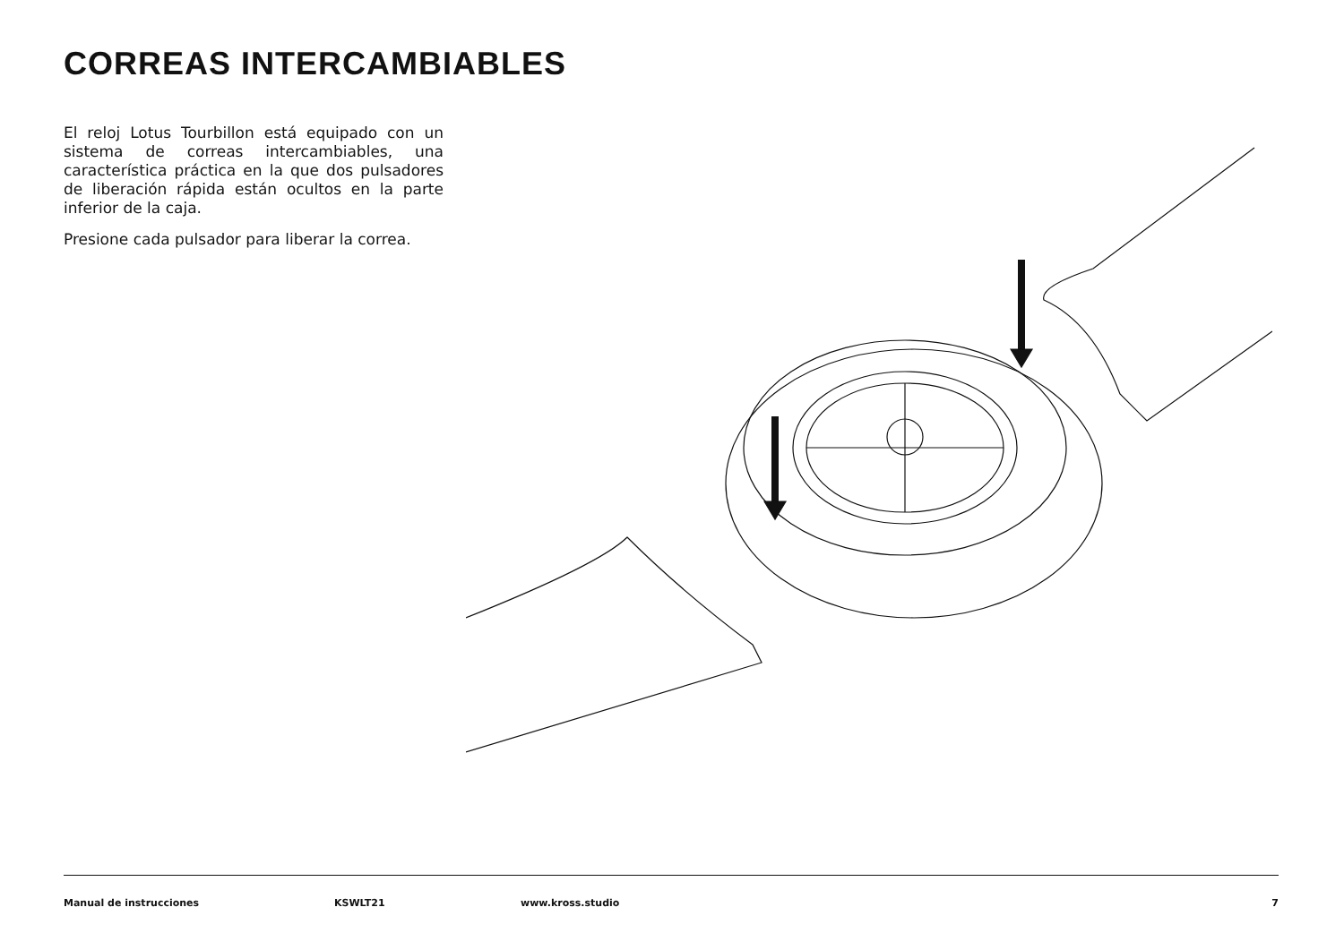CORREAS INTERCAMBIABLES
El reloj Lotus Tourbillon está equipado con un sistema de correas intercambiables, una característica práctica en la que dos pulsadores de liberación rápida están ocultos en la parte inferior de la caja.
Presione cada pulsador para liberar la correa.
Manual de instrucciones KSWLT21 www.kross.studio 7